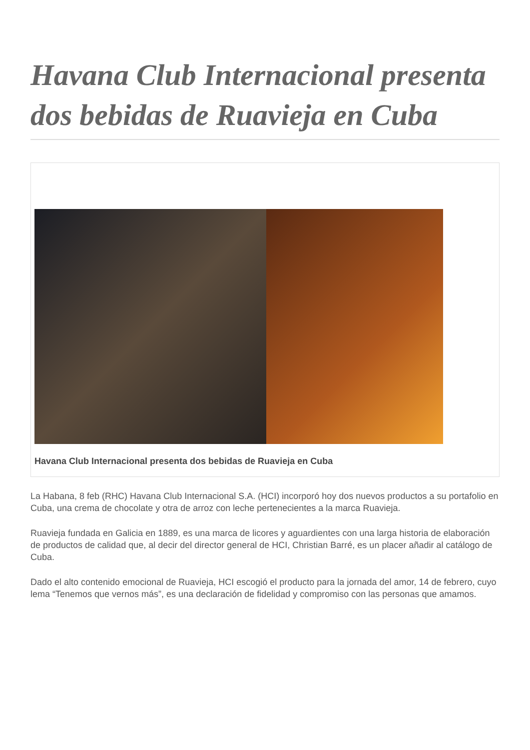Havana Club Internacional presenta dos bebidas de Ruavieja en Cuba
Havana Club Internacional presenta dos bebidas de Ruavieja en Cuba
La Habana, 8 feb (RHC) Havana Club Internacional S.A. (HCI) incorporó hoy dos nuevos productos a su portafolio en Cuba, una crema de chocolate y otra de arroz con leche pertenecientes a la marca Ruavieja.
Ruavieja fundada en Galicia en 1889, es una marca de licores y aguardientes con una larga historia de elaboración de productos de calidad que, al decir del director general de HCI, Christian Barré, es un placer añadir al catálogo de Cuba.
Dado el alto contenido emocional de Ruavieja, HCI escogió el producto para la jornada del amor, 14 de febrero, cuyo lema “Tenemos que vernos más”, es una declaración de fidelidad y compromiso con las personas que amamos.